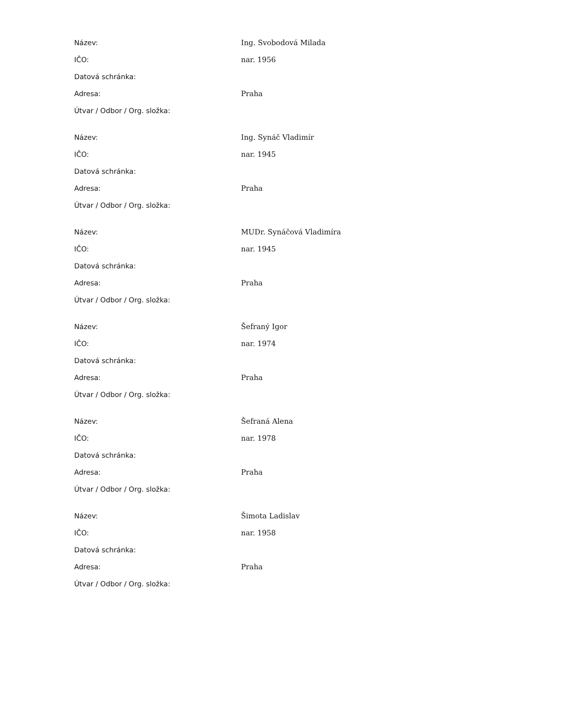| Název: | Ing. Svobodová Milada |
| IČO: | nar. 1956 |
| Datová schránka: | |
| Adresa: | Praha |
| Útvar / Odbor / Org. složka: | |
| Název: | Ing. Synáč Vladimír |
| IČO: | nar. 1945 |
| Datová schránka: | |
| Adresa: | Praha |
| Útvar / Odbor / Org. složka: | |
| Název: | MUDr. Synáčová Vladimíra |
| IČO: | nar. 1945 |
| Datová schránka: | |
| Adresa: | Praha |
| Útvar / Odbor / Org. složka: | |
| Název: | Šefraný Igor |
| IČO: | nar. 1974 |
| Datová schránka: | |
| Adresa: | Praha |
| Útvar / Odbor / Org. složka: | |
| Název: | Šefraná Alena |
| IČO: | nar. 1978 |
| Datová schránka: | |
| Adresa: | Praha |
| Útvar / Odbor / Org. složka: | |
| Název: | Šimota Ladislav |
| IČO: | nar. 1958 |
| Datová schránka: | |
| Adresa: | Praha |
| Útvar / Odbor / Org. složka: | |